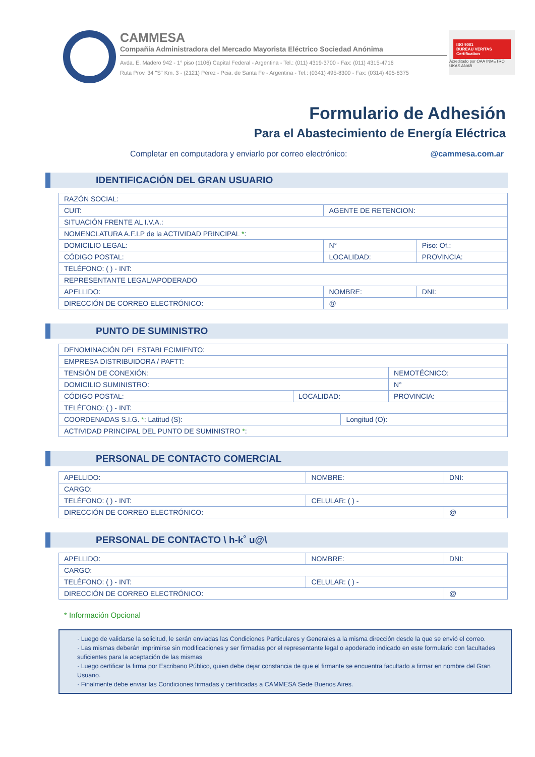CAMMESA
Compañía Administradora del Mercado Mayorista Eléctrico Sociedad Anónima
Avda. E. Madero 942 - 1° piso (1106) Capital Federal - Argentina - Tel.: (011) 4319-3700 - Fax: (011) 4315-4716
Ruta Prov. 34 "S" Km. 3 - (2121) Pérez - Pcia. de Santa Fe - Argentina - Tel.: (0341) 495-8300 - Fax: (0314) 495-8375
ISO 9001
BUREAU VERITAS
Certification
Acreditado por OAA INMETRO UKAS ANAB
Formulario de Adhesión
Para el Abastecimiento de Energía Eléctrica
Completar en computadora y enviarlo por correo electrónico: @cammesa.com.ar
IDENTIFICACIÓN DEL GRAN USUARIO
| RAZÓN SOCIAL: | | | |
| CUIT: | | AGENTE DE RETENCION: | |
| SITUACIÓN FRENTE AL I.V.A.: | | | |
| NOMENCLATURA A.F.I.P de la ACTIVIDAD PRINCIPAL * : | | | |
| DOMICILIO LEGAL: | | N° | Piso: Of.: |
| CÓDIGO POSTAL: | LOCALIDAD: | | PROVINCIA: |
| TELÉFONO: ( ) - INT: | | | |
| REPRESENTANTE LEGAL/APODERADO | | | |
| APELLIDO: | | NOMBRE: | DNI: |
| DIRECCIÓN DE CORREO ELECTRÓNICO: | | @ | |
PUNTO DE SUMINISTRO
| DENOMINACIÓN DEL ESTABLECIMIENTO: | | | |
| EMPRESA DISTRIBUIDORA / PAFTT: | | | |
| TENSIÓN DE CONEXIÓN: | | | NEMOTÉCNICO: |
| DOMICILIO SUMINISTRO: | | | N° |
| CÓDIGO POSTAL: | LOCALIDAD: | | PROVINCIA: |
| TELÉFONO: ( ) - INT: | | | |
| COORDENADAS S.I.G. * : Latitud (S): | | Longitud (O): | |
| ACTIVIDAD PRINCIPAL DEL PUNTO DE SUMINISTRO * : | | | |
PERSONAL DE CONTACTO COMERCIAL
| APELLIDO: | NOMBRE: | DNI: |
| CARGO: | | |
| TELÉFONO: ( ) - INT: | CELULAR: ( ) - | |
| DIRECCIÓN DE CORREO ELECTRÓNICO: | | @ |
PERSONAL DE CONTACTO \ h-k˚ u@\
| APELLIDO: | NOMBRE: | DNI: |
| CARGO: | | |
| TELÉFONO: ( ) - INT: | CELULAR: ( ) - | |
| DIRECCIÓN DE CORREO ELECTRÓNICO: | | @ |
* Información Opcional
· Luego de validarse la solicitud, le serán enviadas las Condiciones Particulares y Generales a la misma dirección desde la que se envió el correo.
· Las mismas deberán imprimirse sin modificaciones y ser firmadas por el representante legal o apoderado indicado en este formulario con facultades suficientes para la aceptación de las mismas
· Luego certificar la firma por Escribano Público, quien debe dejar constancia de que el firmante se encuentra facultado a firmar en nombre del Gran Usuario.
· Finalmente debe enviar las Condiciones firmadas y certificadas a CAMMESA Sede Buenos Aires.